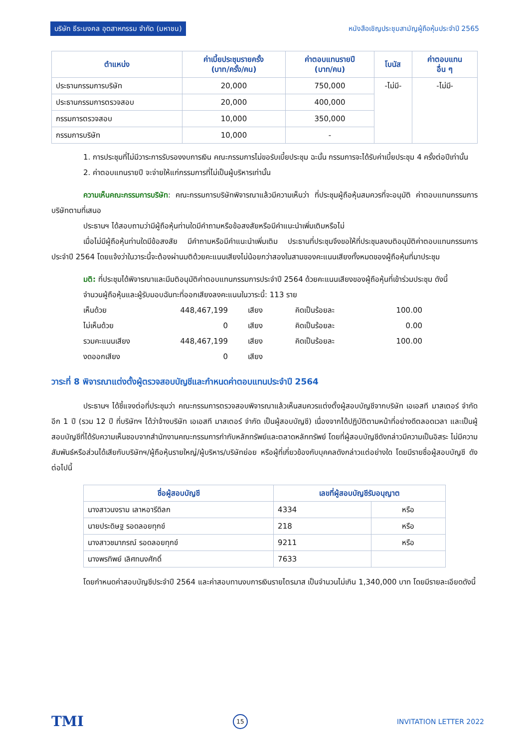บริษัท ธีระมงคล อุตสาหกรรม จำกัด (มหาชน) หนังสือเชิญประชุมสามัญผู้ถือหุ้นประจำปี 2565
| ตำแหน่ง | ค่าเบี้ยประชุมรายครั้ง (บาท/ครั้ง/คน) | ค่าตอบแทนรายปี (บาท/คน) | โบนัส | ค่าตอบแทน อื่น ๆ |
| --- | --- | --- | --- | --- |
| ประธานกรรมการบริษัท | 20,000 | 750,000 | -ไม่มี- | -ไม่มี- |
| ประธานกรรมการตรวจสอบ | 20,000 | 400,000 | | |
| กรรมการตรวจสอบ | 10,000 | 350,000 | | |
| กรรมการบริษัท | 10,000 | - | | |
1. การประชุมที่ไม่มีวาระการรับรองงบการเงิน คณะกรรมการไม่ขอรับเบี้ยประชุม ฉะนั้น กรรมการจะได้รับค่าเบี้ยประชุม 4 ครั้งต่อปีเท่านั้น
2. ค่าตอบแทนรายปี จะจ่ายให้แก่กรรมการที่ไม่เป็นผู้บริหารเท่านั้น
ความเห็นคณะกรรมการบริษัท: คณะกรรมการบริษัทพิจารณาแล้วมีความเห็นว่า ที่ประชุมผู้ถือหุ้นสมควรที่จะอนุมัติ ค่าตอบแทนกรรมการบริษัทตามที่เสนอ
ประธานฯ ได้สอบถามว่ามีผู้ถือหุ้นท่านใดมีคำถามหรือข้อสงสัยหรือมีคำแนะนำเพิ่มเติมหรือไม่
เมื่อไม่มีผู้ถือหุ้นท่านใดมีข้อสงสัย มีคำถามหรือมีคำแนะนำเพิ่มเติม ประธานที่ประชุมจึงขอให้ที่ประชุมลงมติอนุมัติค่าตอบแทนกรรมการประจำปี 2564 โดยแจ้งว่าในวาระนี้จะต้องผ่านมติด้วยคะแนนเสียงไม่น้อยกว่าสองในสามของคะแนนเสียงทั้งหมดของผู้ถือหุ้นที่มาประชุม
มติ: ที่ประชุมได้พิจารณาและมีมติอนุมัติค่าตอบแทนกรรมการประจำปี 2564 ด้วยคะแนนเสียงของผู้ถือหุ้นที่เข้าร่วมประชุม ดังนี้
จำนวนผู้ถือหุ้นและผู้รับมอบฉันทะที่ออกเสียงลงคะแนนในวาระนี้: 113 ราย
| เห็นด้วย | 448,467,199 | เสียง | คิดเป็นร้อยละ | 100.00 |
| ไม่เห็นด้วย | 0 | เสียง | คิดเป็นร้อยละ | 0.00 |
| รวมคะแนนเสียง | 448,467,199 | เสียง | คิดเป็นร้อยละ | 100.00 |
| งดออกเสียง | 0 | เสียง | | |
วาระที่ 8 พิจารณาแต่งตั้งผู้ตรวจสอบบัญชีและกำหนดค่าตอบแทนประจำปี 2564
ประธานฯ ได้ชี้แจงต่อที่ประชุมว่า คณะกรรมการตรวจสอบพิจารณาแล้วเห็นสมควรแต่งตั้งผู้สอบบัญชีจากบริษัท เอเอสที มาสเตอร์ จำกัด อีก 1 ปี (รวม 12 ปี ที่บริษัทฯ ได้ว่าจ้างบริษัท เอเอสที มาสเตอร์ จำกัด เป็นผู้สอบบัญชี) เนื่องจากได้ปฏิบัติตามหน้าที่อย่างดีตลอดเวลา และเป็นผู้สอบบัญชีที่ได้รับความเห็นชอบจากสำนักงานคณะกรรมการกำกับหลักทรัพย์และตลาดหลักทรัพย์ โดยที่ผู้สอบบัญชีดังกล่าวมีความเป็นอิสระ ไม่มีความสัมพันธ์หรือส่วนได้เสียกับบริษัทฯ/ผู้ถือหุ้นรายใหญ่/ผู้บริหาร/บริษัทย่อย หรือผู้ที่เกี่ยวข้องกับบุคคลดังกล่าวแต่อย่างใด โดยมีรายชื่อผู้สอบบัญชี ดังต่อไปนี้
| ชื่อผู้สอบบัญชี | เลขที่ผู้สอบบัญชีรับอนุญาต | |
| --- | --- | --- |
| นางสาวนงราม เลาหอารีดิลก | 4334 | หรือ |
| นายประดิษฐ รอดลอยทุกข์ | 218 | หรือ |
| นางสาวชมาภรณ์ รอดลอยทุกข์ | 9211 | หรือ |
| นางพรทิพย์ เลิศทนงศักดิ์ | 7633 | |
โดยกำหนดค่าสอบบัญชีประจำปี 2564 และค่าสอบทานงบการเงินรายไตรมาส เป็นจำนวนไม่เกิน 1,340,000 บาท โดยมีรายละเอียดดังนี้
TMI 15 INVITATION LETTER 2022